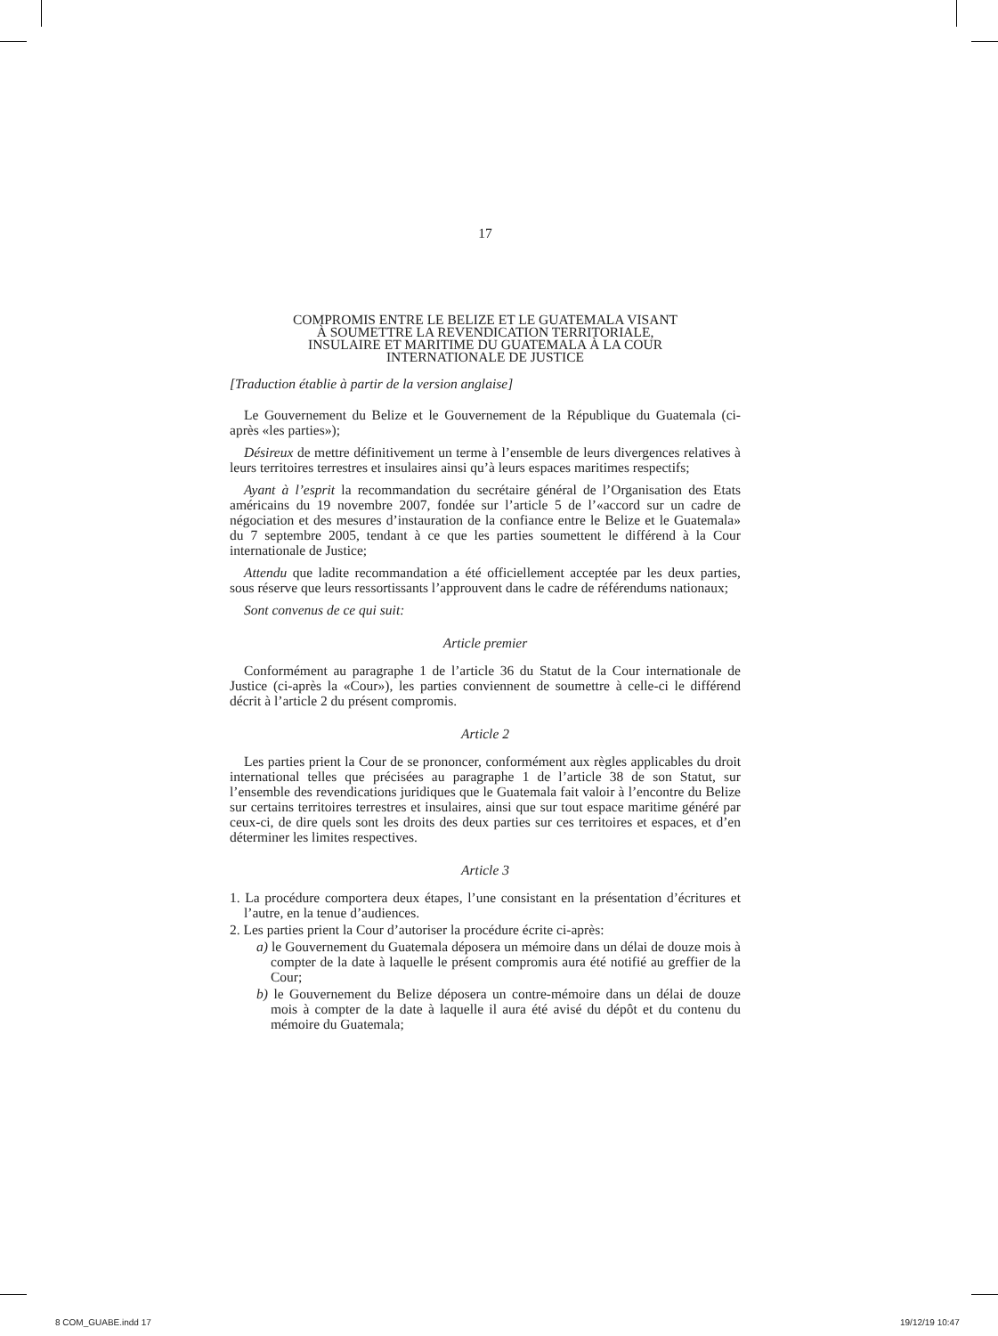17
COMPROMIS ENTRE LE BELIZE ET LE GUATEMALA VISANT
À SOUMETTRE LA REVENDICATION TERRITORIALE,
INSULAIRE ET MARITIME DU GUATEMALA À LA COUR
INTERNATIONALE DE JUSTICE
[Traduction établie à partir de la version anglaise]
Le Gouvernement du Belize et le Gouvernement de la République du Guatemala (ci-après «les parties»);
Désireux de mettre définitivement un terme à l’ensemble de leurs divergences relatives à leurs territoires terrestres et insulaires ainsi qu’à leurs espaces maritimes respectifs;
Ayant à l’esprit la recommandation du secrétaire général de l’Organisation des Etats américains du 19 novembre 2007, fondée sur l’article 5 de l’«accord sur un cadre de négociation et des mesures d’instauration de la confiance entre le Belize et le Guatemala» du 7 septembre 2005, tendant à ce que les parties soumettent le différend à la Cour internationale de Justice;
Attendu que ladite recommandation a été officiellement acceptée par les deux parties, sous réserve que leurs ressortissants l’approuvent dans le cadre de référendums nationaux;
Sont convenus de ce qui suit:
Article premier
Conformément au paragraphe 1 de l’article 36 du Statut de la Cour internationale de Justice (ci-après la «Cour»), les parties conviennent de soumettre à celle-ci le différend décrit à l’article 2 du présent compromis.
Article 2
Les parties prient la Cour de se prononcer, conformément aux règles applicables du droit international telles que précisées au paragraphe 1 de l’article 38 de son Statut, sur l’ensemble des revendications juridiques que le Guatemala fait valoir à l’encontre du Belize sur certains territoires terrestres et insulaires, ainsi que sur tout espace maritime généré par ceux-ci, de dire quels sont les droits des deux parties sur ces territoires et espaces, et d’en déterminer les limites respectives.
Article 3
1. La procédure comportera deux étapes, l’une consistant en la présentation d’écritures et l’autre, en la tenue d’audiences.
2. Les parties prient la Cour d’autoriser la procédure écrite ci-après:
a) le Gouvernement du Guatemala déposera un mémoire dans un délai de douze mois à compter de la date à laquelle le présent compromis aura été notifié au greffier de la Cour;
b) le Gouvernement du Belize déposera un contre-mémoire dans un délai de douze mois à compter de la date à laquelle il aura été avisé du dépôt et du contenu du mémoire du Guatemala;
8 COM_GUABE.indd 17 19/12/19 10:47